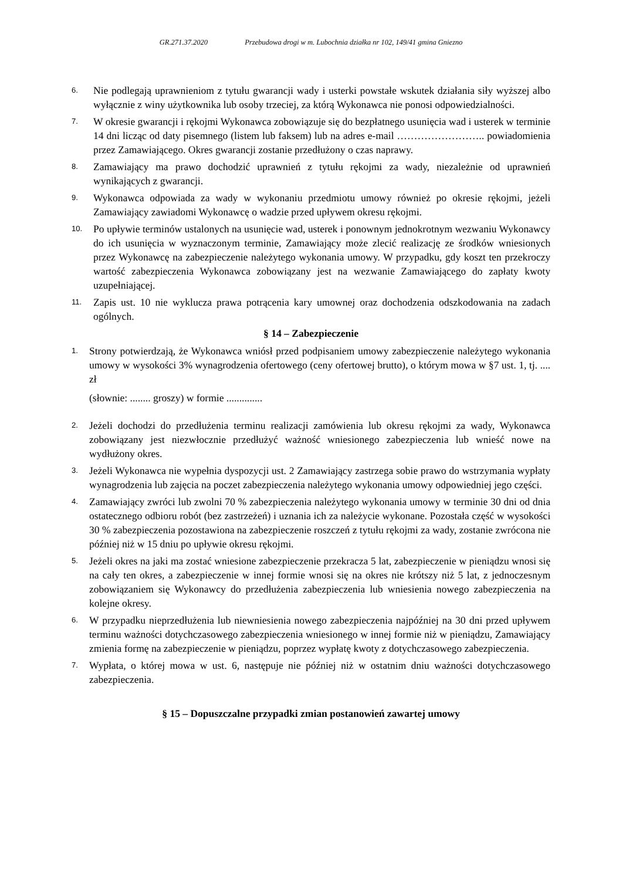GR.271.37.2020 Przebudowa drogi w m. Lubochnia działka nr 102, 149/41 gmina Gniezno
6.
Nie podlegają uprawnieniom z tytułu gwarancji wady i usterki powstałe wskutek działania siły wyższej albo wyłącznie z winy użytkownika lub osoby trzeciej, za którą Wykonawca nie ponosi odpowiedzialności.
7.
W okresie gwarancji i rękojmi Wykonawca zobowiązuje się do bezpłatnego usunięcia wad i usterek w terminie 14 dni licząc od daty pisemnego (listem lub faksem) lub na adres e-mail …………………….. powiadomienia przez Zamawiającego. Okres gwarancji zostanie przedłużony o czas naprawy.
8.
Zamawiający ma prawo dochodzić uprawnień z tytułu rękojmi za wady, niezależnie od uprawnień wynikających z gwarancji.
9.
Wykonawca odpowiada za wady w wykonaniu przedmiotu umowy również po okresie rękojmi, jeżeli Zamawiający zawiadomi Wykonawcę o wadzie przed upływem okresu rękojmi.
10.
Po upływie terminów ustalonych na usunięcie wad, usterek i ponownym jednokrotnym wezwaniu Wykonawcy do ich usunięcia w wyznaczonym terminie, Zamawiający może zlecić realizację ze środków wniesionych przez Wykonawcę na zabezpieczenie należytego wykonania umowy. W przypadku, gdy koszt ten przekroczy wartość zabezpieczenia Wykonawca zobowiązany jest na wezwanie Zamawiającego do zapłaty kwoty uzupełniającej.
11.
Zapis ust. 10 nie wyklucza prawa potrącenia kary umownej oraz dochodzenia odszkodowania na zadach ogólnych.
§ 14 – Zabezpieczenie
1.
Strony potwierdzają, że Wykonawca wniósł przed podpisaniem umowy zabezpieczenie należytego wykonania umowy w wysokości 3% wynagrodzenia ofertowego (ceny ofertowej brutto), o którym mowa w §7 ust. 1, tj. .... zł
(słownie: ........ groszy) w formie ..............
2.
Jeżeli dochodzi do przedłużenia terminu realizacji zamówienia lub okresu rękojmi za wady, Wykonawca zobowiązany jest niezwłocznie przedłużyć ważność wniesionego zabezpieczenia lub wnieść nowe na wydłużony okres.
3.
Jeżeli Wykonawca nie wypełnia dyspozycji ust. 2 Zamawiający zastrzega sobie prawo do wstrzymania wypłaty wynagrodzenia lub zajęcia na poczet zabezpieczenia należytego wykonania umowy odpowiedniej jego części.
4.
Zamawiający zwróci lub zwolni 70 % zabezpieczenia należytego wykonania umowy w terminie 30 dni od dnia ostatecznego odbioru robót (bez zastrzeżeń) i uznania ich za należycie wykonane. Pozostała część w wysokości 30 % zabezpieczenia pozostawiona na zabezpieczenie roszczeń z tytułu rękojmi za wady, zostanie zwrócona nie później niż w 15 dniu po upływie okresu rękojmi.
5.
Jeżeli okres na jaki ma zostać wniesione zabezpieczenie przekracza 5 lat, zabezpieczenie w pieniądzu wnosi się na cały ten okres, a zabezpieczenie w innej formie wnosi się na okres nie krótszy niż 5 lat, z jednoczesnym zobowiązaniem się Wykonawcy do przedłużenia zabezpieczenia lub wniesienia nowego zabezpieczenia na kolejne okresy.
6.
W przypadku nieprzedłużenia lub niewniesienia nowego zabezpieczenia najpóźniej na 30 dni przed upływem terminu ważności dotychczasowego zabezpieczenia wniesionego w innej formie niż w pieniądzu, Zamawiający zmienia formę na zabezpieczenie w pieniądzu, poprzez wypłatę kwoty z dotychczasowego zabezpieczenia.
7.
Wypłata, o której mowa w ust. 6, następuje nie później niż w ostatnim dniu ważności dotychczasowego zabezpieczenia.
§ 15 – Dopuszczalne przypadki zmian postanowień zawartej umowy